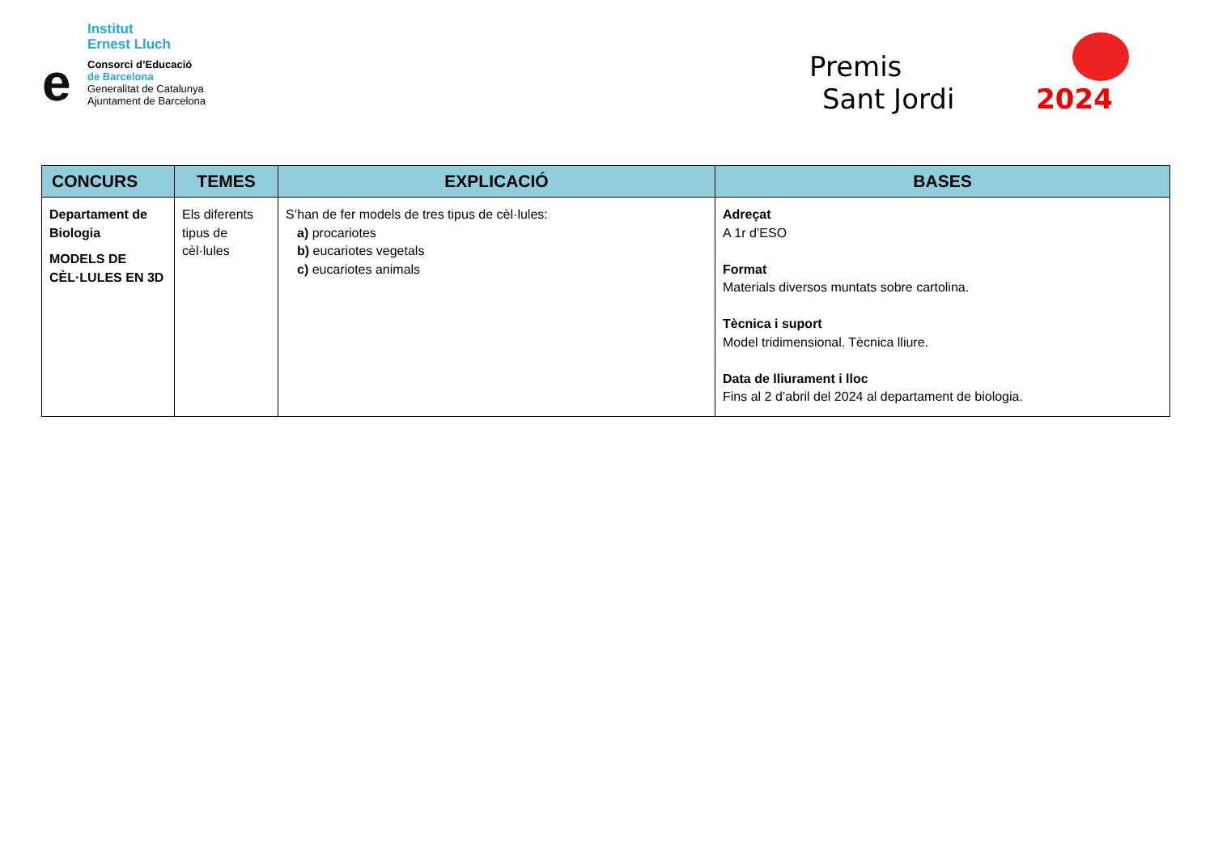Institut
Ernest Lluch
e
Consorci d’Educació
de Barcelona
Generalitat de Catalunya
Ajuntament de Barcelona
Premis
Sant Jordi 2024
| CONCURS | TEMES | EXPLICACIÓ | BASES |
| --- | --- | --- | --- |
| Departament de Biologia MODELS DE CÈL·LULES EN 3D | Els diferents tipus de cèl·lules | S’han de fer models de tres tipus de cèl·lules: a) procariotes b) eucariotes vegetals c) eucariotes animals | Adreçat A 1r d’ESO Format Materials diversos muntats sobre cartolina. Tècnica i suport Model tridimensional. Tècnica lliure. Data de lliurament i lloc Fins al 2 d’abril del 2024 al departament de biologia. |